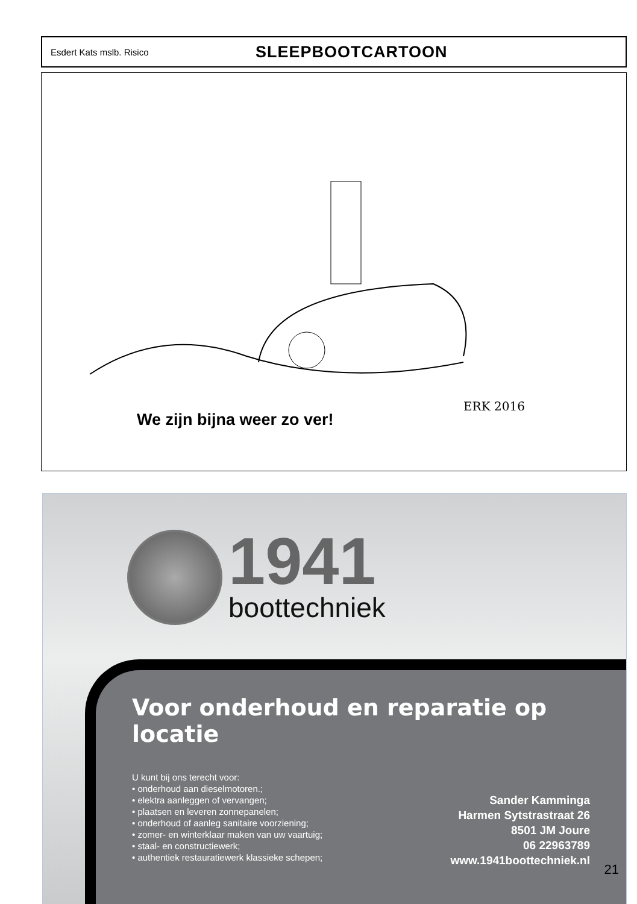Esdert Kats mslb. Risico SLEEPBOOTCARTOON
ERK 2016
We zijn bijna weer zo ver!
1941
boottechniek
Voor onderhoud en reparatie op locatie
U kunt bij ons terecht voor:
• onderhoud aan dieselmotoren.;
• elektra aanleggen of vervangen;
• plaatsen en leveren zonnepanelen;
• onderhoud of aanleg sanitaire voorziening;
• zomer- en winterklaar maken van uw vaartuig;
• staal- en constructiewerk;
• authentiek restauratiewerk klassieke schepen;
Sander Kamminga
Harmen Sytstrastraat 26
8501 JM Joure
06 22963789
www.1941boottechniek.nl
21